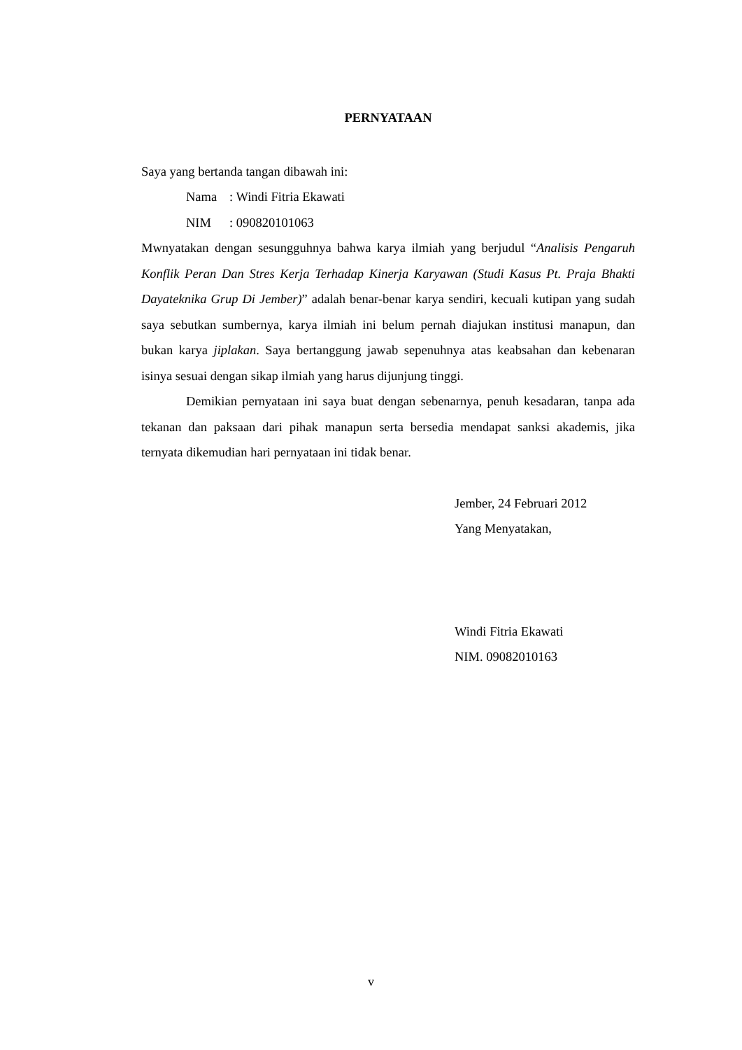PERNYATAAN
Saya yang bertanda tangan dibawah ini:
Nama: Windi Fitria Ekawati
NIM: 090820101063
Mwnyatakan dengan sesungguhnya bahwa karya ilmiah yang berjudul “Analisis Pengaruh Konflik Peran Dan Stres Kerja Terhadap Kinerja Karyawan (Studi Kasus Pt. Praja Bhakti Dayateknika Grup Di Jember)” adalah benar-benar karya sendiri, kecuali kutipan yang sudah saya sebutkan sumbernya, karya ilmiah ini belum pernah diajukan institusi manapun, dan bukan karya jiplakan. Saya bertanggung jawab sepenuhnya atas keabsahan dan kebenaran isinya sesuai dengan sikap ilmiah yang harus dijunjung tinggi.
Demikian pernyataan ini saya buat dengan sebenarnya, penuh kesadaran, tanpa ada tekanan dan paksaan dari pihak manapun serta bersedia mendapat sanksi akademis, jika ternyata dikemudian hari pernyataan ini tidak benar.
Jember, 24 Februari 2012
Yang Menyatakan,
Windi Fitria Ekawati
NIM. 09082010163
v